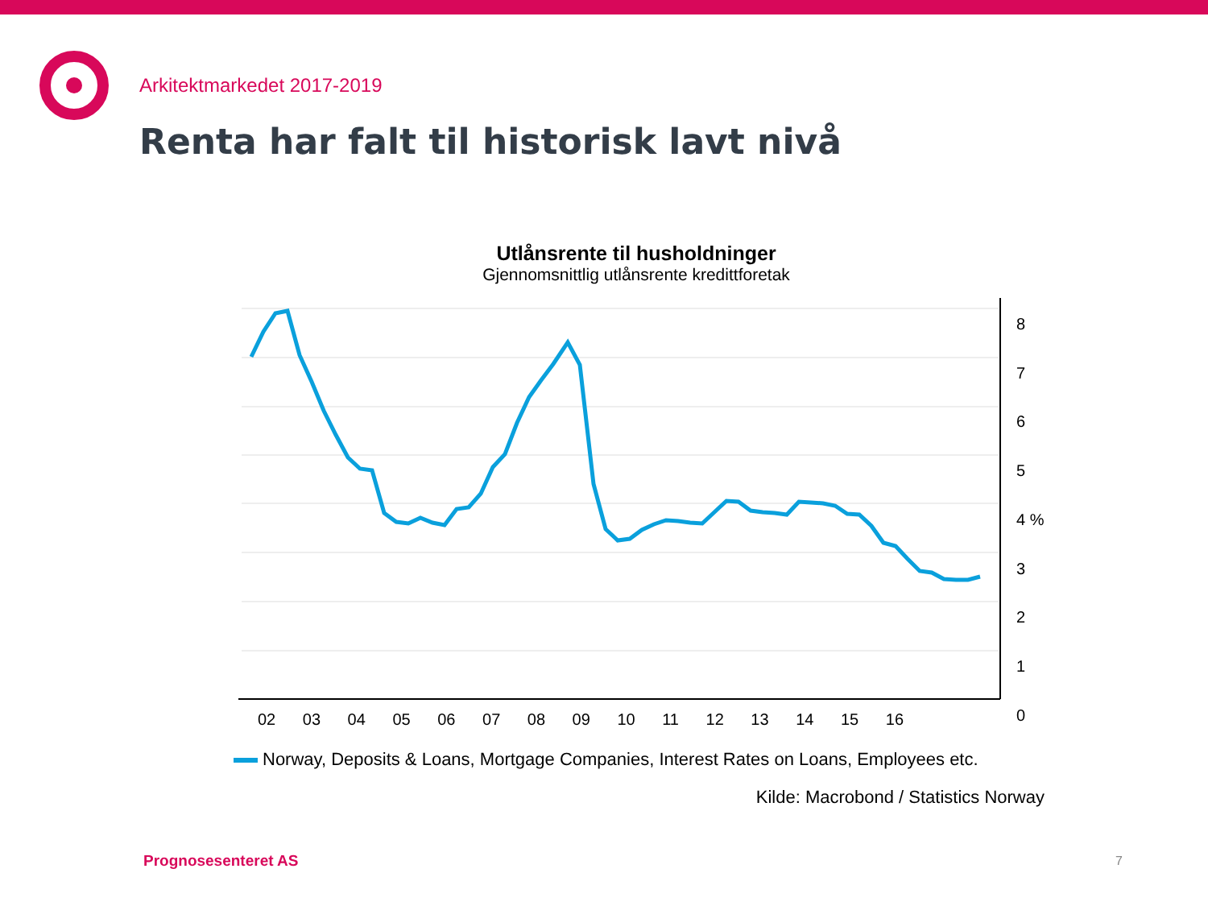Arkitektmarkedet 2017-2019
Renta har falt til historisk lavt nivå
Utlånsrente til husholdninger
Gjennomsnittlig utlånsrente kredittforetak
8
7
6
5
4 %
3
2
1
0
02 03 04 05 06 07 08 09 10 11 12 13 14 15 16
Norway, Deposits & Loans, Mortgage Companies, Interest Rates on Loans, Employees etc.
Kilde: Macrobond / Statistics Norway
Prognosesenteret AS 7